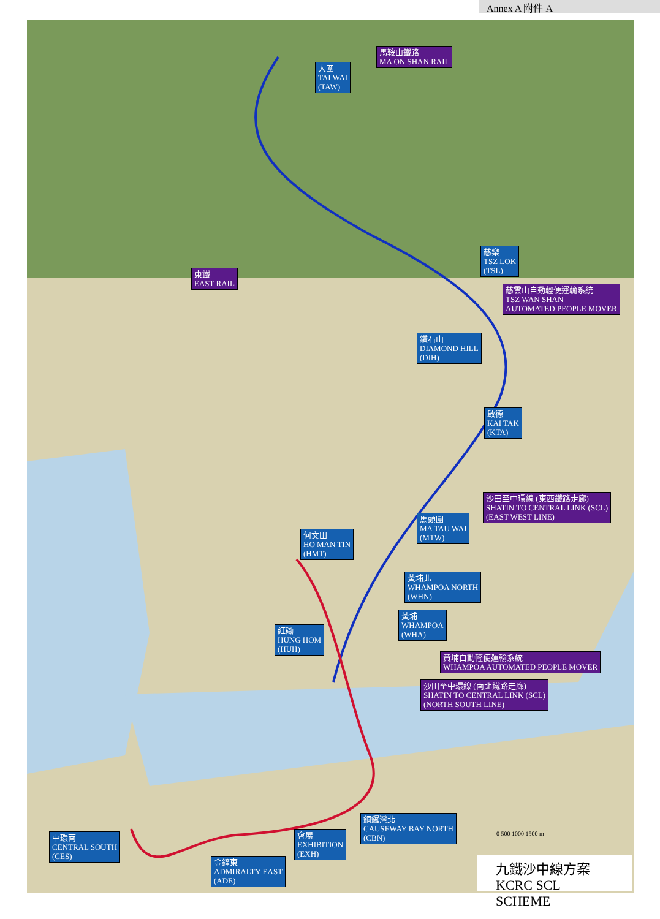Annex A 附件 A
馬鞍山鐵路
MA ON SHAN RAIL
大圍
TAI WAI
(TAW)
慈樂
TSZ LOK
(TSL)
東鐵
EAST RAIL
慈雲山自動輕便運輸系統
TSZ WAN SHAN
AUTOMATED PEOPLE MOVER
鑽石山
DIAMOND HILL
(DIH)
啟德
KAI TAK
(KTA)
沙田至中環線 (東西鐵路走廊)
SHATIN TO CENTRAL LINK (SCL)
(EAST WEST LINE)
馬頭圍
MA TAU WAI
(MTW)
何文田
HO MAN TIN
(HMT)
黃埔北
WHAMPOA NORTH
(WHN)
黃埔
WHAMPOA
(WHA)
紅磡
HUNG HOM
(HUH)
黃埔自動輕便運輸系統
WHAMPOA AUTOMATED PEOPLE MOVER
沙田至中環線 (南北鐵路走廊)
SHATIN TO CENTRAL LINK (SCL)
(NORTH SOUTH LINE)
銅鑼灣北
CAUSEWAY BAY NORTH
(CBN)
中環南
CENTRAL SOUTH
(CES)
會展
EXHIBITION
(EXH)
金鐘東
ADMIRALTY EAST
(ADE)
0 500 1000 1500 m
九鐵沙中線方案
KCRC SCL SCHEME